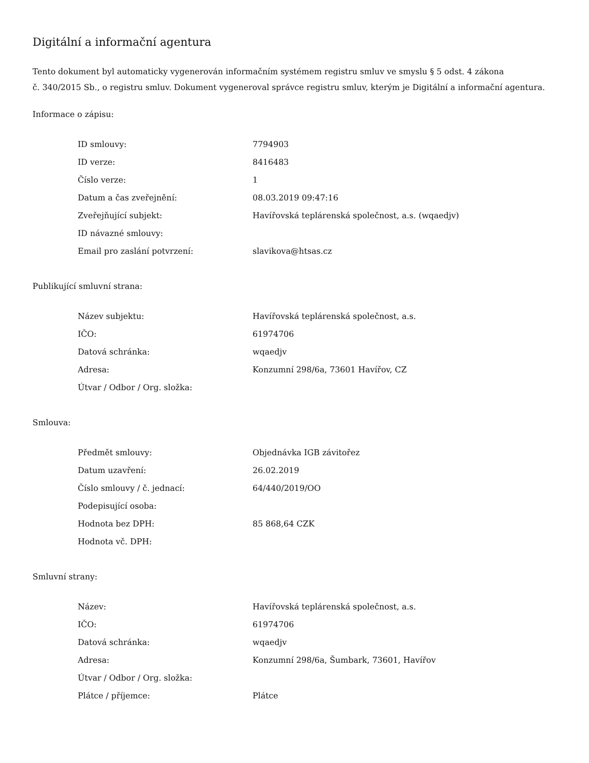Digitální a informační agentura
Tento dokument byl automaticky vygenerován informačním systémem registru smluv ve smyslu § 5 odst. 4 zákona
č. 340/2015 Sb., o registru smluv. Dokument vygeneroval správce registru smluv, kterým je Digitální a informační agentura.
Informace o zápisu:
| ID smlouvy: | 7794903 |
| ID verze: | 8416483 |
| Číslo verze: | 1 |
| Datum a čas zveřejnění: | 08.03.2019 09:47:16 |
| Zveřejňující subjekt: | Havířovská teplárenská společnost, a.s. (wqaedjv) |
| ID návazné smlouvy: | |
| Email pro zaslání potvrzení: | slavikova@htsas.cz |
Publikující smluvní strana:
| Název subjektu: | Havířovská teplárenská společnost, a.s. |
| IČO: | 61974706 |
| Datová schránka: | wqaedjv |
| Adresa: | Konzumní 298/6a, 73601 Havířov, CZ |
| Útvar / Odbor / Org. složka: | |
Smlouva:
| Předmět smlouvy: | Objednávka IGB závitořez |
| Datum uzavření: | 26.02.2019 |
| Číslo smlouvy / č. jednací: | 64/440/2019/OO |
| Podepisující osoba: | |
| Hodnota bez DPH: | 85 868,64 CZK |
| Hodnota vč. DPH: | |
Smluvní strany:
| Název: | Havířovská teplárenská společnost, a.s. |
| IČO: | 61974706 |
| Datová schránka: | wqaedjv |
| Adresa: | Konzumní 298/6a, Šumbark, 73601, Havířov |
| Útvar / Odbor / Org. složka: | |
| Plátce / příjemce: | Plátce |